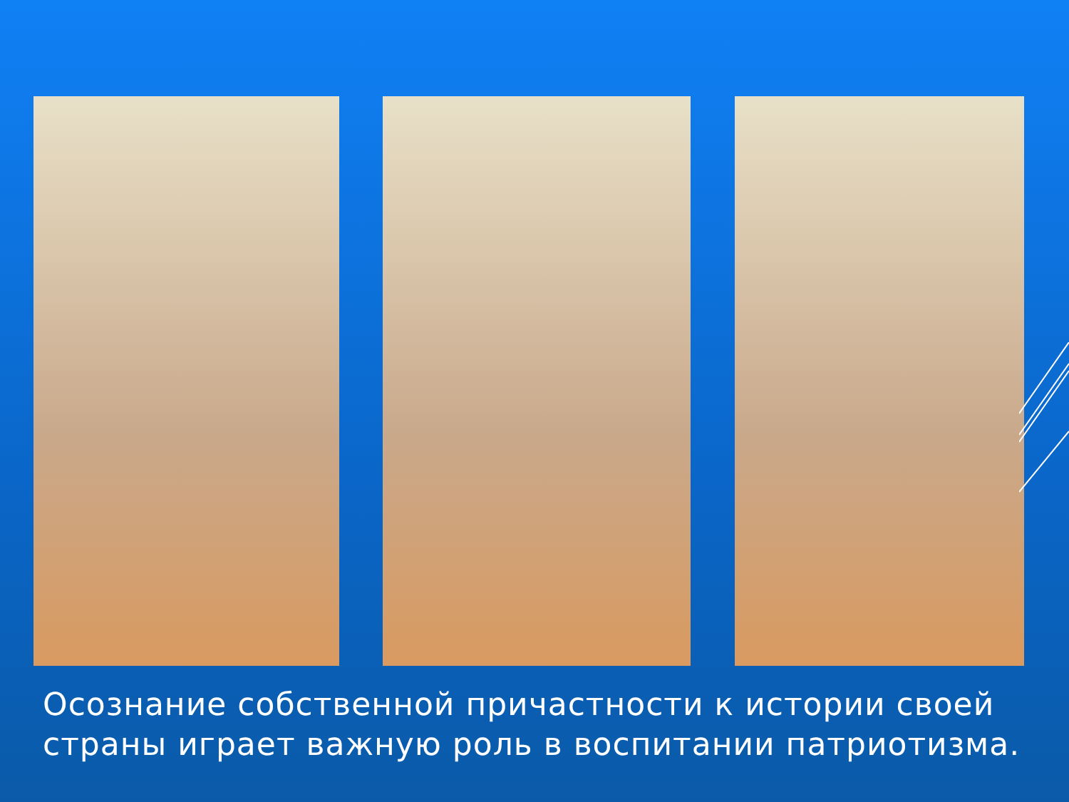Осознание собственной причастности к истории своей страны играет важную роль в воспитании патриотизма.